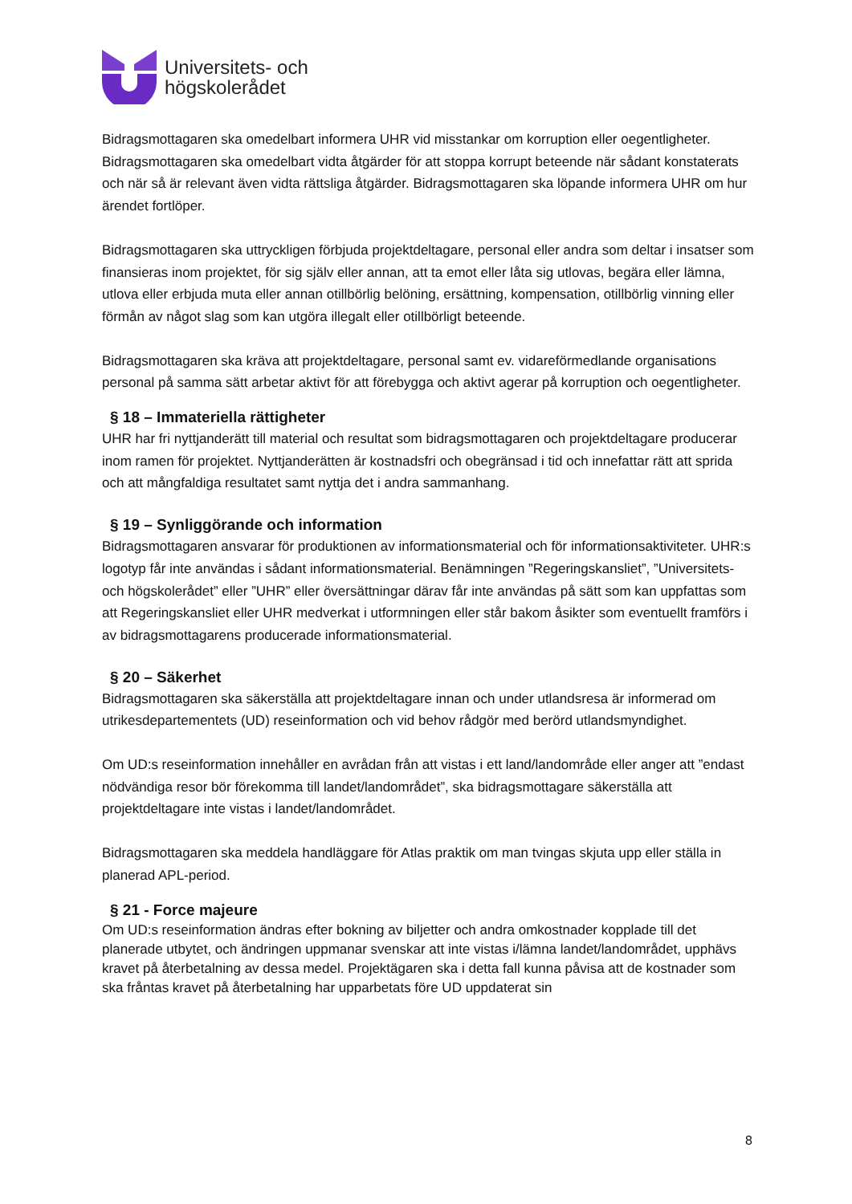Universitets- och
högskolerådet
Bidragsmottagaren ska omedelbart informera UHR vid misstankar om korruption eller oegentligheter. Bidragsmottagaren ska omedelbart vidta åtgärder för att stoppa korrupt beteende när sådant konstaterats och när så är relevant även vidta rättsliga åtgärder. Bidragsmottagaren ska löpande informera UHR om hur ärendet fortlöper.
Bidragsmottagaren ska uttryckligen förbjuda projektdeltagare, personal eller andra som deltar i insatser som finansieras inom projektet, för sig själv eller annan, att ta emot eller låta sig utlovas, begära eller lämna, utlova eller erbjuda muta eller annan otillbörlig belöning, ersättning, kompensation, otillbörlig vinning eller förmån av något slag som kan utgöra illegalt eller otillbörligt beteende.
Bidragsmottagaren ska kräva att projektdeltagare, personal samt ev. vidareförmedlande organisations personal på samma sätt arbetar aktivt för att förebygga och aktivt agerar på korruption och oegentligheter.
§ 18 – Immateriella rättigheter
UHR har fri nyttjanderätt till material och resultat som bidragsmottagaren och projektdeltagare producerar inom ramen för projektet. Nyttjanderätten är kostnadsfri och obegränsad i tid och innefattar rätt att sprida och att mångfaldiga resultatet samt nyttja det i andra sammanhang.
§ 19 – Synliggörande och information
Bidragsmottagaren ansvarar för produktionen av informationsmaterial och för informationsaktiviteter. UHR:s logotyp får inte användas i sådant informationsmaterial. Benämningen ”Regeringskansliet”, ”Universitets- och högskolerådet” eller ”UHR” eller översättningar därav får inte användas på sätt som kan uppfattas som att Regeringskansliet eller UHR medverkat i utformningen eller står bakom åsikter som eventuellt framförs i av bidragsmottagarens producerade informationsmaterial.
§ 20 – Säkerhet
Bidragsmottagaren ska säkerställa att projektdeltagare innan och under utlandsresa är informerad om utrikesdepartementets (UD) reseinformation och vid behov rådgör med berörd utlandsmyndighet.
Om UD:s reseinformation innehåller en avrådan från att vistas i ett land/landområde eller anger att ”endast nödvändiga resor bör förekomma till landet/landområdet”, ska bidragsmottagare säkerställa att projektdeltagare inte vistas i landet/landområdet.
Bidragsmottagaren ska meddela handläggare för Atlas praktik om man tvingas skjuta upp eller ställa in planerad APL-period.
§ 21 - Force majeure
Om UD:s reseinformation ändras efter bokning av biljetter och andra omkostnader kopplade till det planerade utbytet, och ändringen uppmanar svenskar att inte vistas i/lämna landet/landområdet, upphävs kravet på återbetalning av dessa medel. Projektägaren ska i detta fall kunna påvisa att de kostnader som ska fråntas kravet på återbetalning har upparbetats före UD uppdaterat sin
8